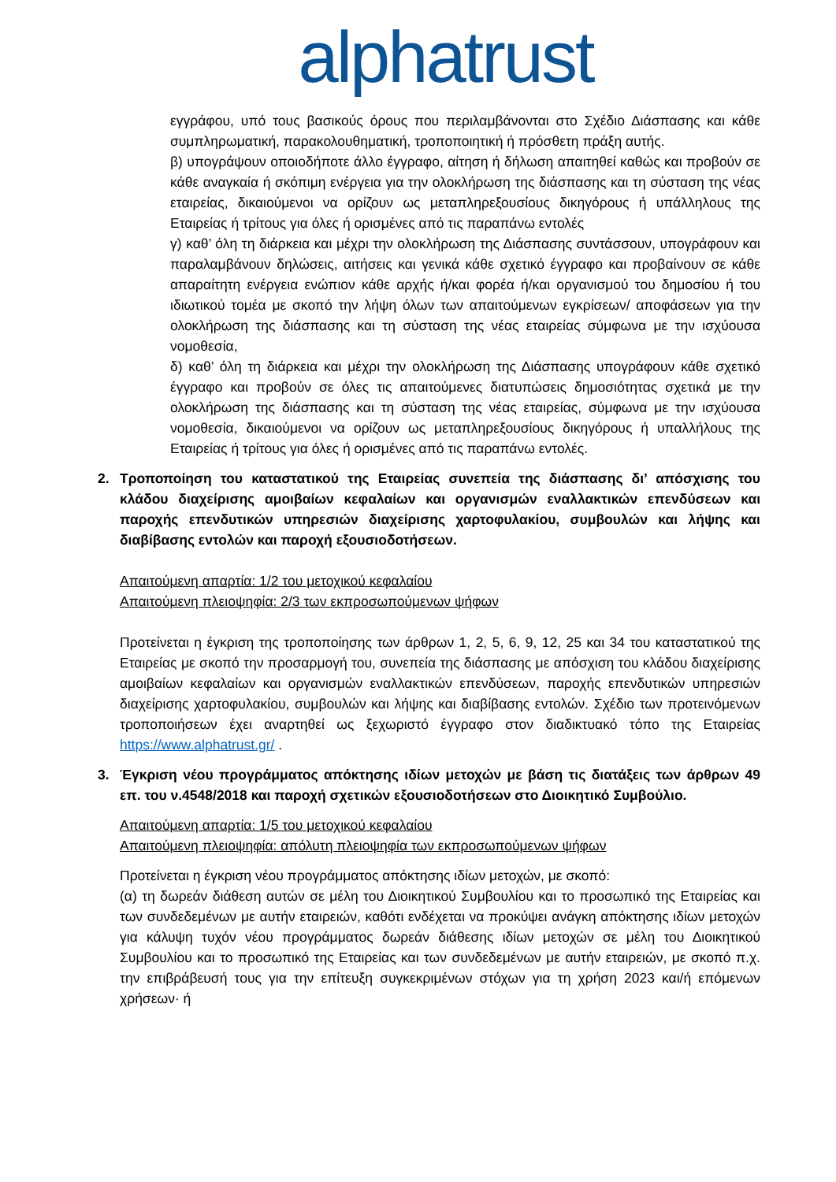alphatrust
εγγράφου, υπό τους βασικούς όρους που περιλαμβάνονται στο Σχέδιο Διάσπασης και κάθε συμπληρωματική, παρακολουθηματική, τροποποιητική ή πρόσθετη πράξη αυτής.
β) υπογράψουν οποιοδήποτε άλλο έγγραφο, αίτηση ή δήλωση απαιτηθεί καθώς και προβούν σε κάθε αναγκαία ή σκόπιμη ενέργεια για την ολοκλήρωση της διάσπασης και τη σύσταση της νέας εταιρείας, δικαιούμενοι να ορίζουν ως μεταπληρεξουσίους δικηγόρους ή υπάλληλους της Εταιρείας ή τρίτους για όλες ή ορισμένες από τις παραπάνω εντολές
γ) καθ’ όλη τη διάρκεια και μέχρι την ολοκλήρωση της Διάσπασης συντάσσουν, υπογράφουν και παραλαμβάνουν δηλώσεις, αιτήσεις και γενικά κάθε σχετικό έγγραφο και προβαίνουν σε κάθε απαραίτητη ενέργεια ενώπιον κάθε αρχής ή/και φορέα ή/και οργανισμού του δημοσίου ή του ιδιωτικού τομέα με σκοπό την λήψη όλων των απαιτούμενων εγκρίσεων/ αποφάσεων για την ολοκλήρωση της διάσπασης και τη σύσταση της νέας εταιρείας σύμφωνα με την ισχύουσα νομοθεσία,
δ) καθ’ όλη τη διάρκεια και μέχρι την ολοκλήρωση της Διάσπασης υπογράφουν κάθε σχετικό έγγραφο και προβούν σε όλες τις απαιτούμενες διατυπώσεις δημοσιότητας σχετικά με την ολοκλήρωση της διάσπασης και τη σύσταση της νέας εταιρείας, σύμφωνα με την ισχύουσα νομοθεσία, δικαιούμενοι να ορίζουν ως μεταπληρεξουσίους δικηγόρους ή υπαλλήλους της Εταιρείας ή τρίτους για όλες ή ορισμένες από τις παραπάνω εντολές.
2. Τροποποίηση του καταστατικού της Εταιρείας συνεπεία της διάσπασης δι’ απόσχισης του κλάδου διαχείρισης αμοιβαίων κεφαλαίων και οργανισμών εναλλακτικών επενδύσεων και παροχής επενδυτικών υπηρεσιών διαχείρισης χαρτοφυλακίου, συμβουλών και λήψης και διαβίβασης εντολών και παροχή εξουσιοδοτήσεων.
Απαιτούμενη απαρτία: 1/2 του μετοχικού κεφαλαίου
Απαιτούμενη πλειοψηφία: 2/3 των εκπροσωπούμενων ψήφων
Προτείνεται η έγκριση της τροποποίησης των άρθρων 1, 2, 5, 6, 9, 12, 25 και 34 του καταστατικού της Εταιρείας με σκοπό την προσαρμογή του, συνεπεία της διάσπασης με απόσχιση του κλάδου διαχείρισης αμοιβαίων κεφαλαίων και οργανισμών εναλλακτικών επενδύσεων, παροχής επενδυτικών υπηρεσιών διαχείρισης χαρτοφυλακίου, συμβουλών και λήψης και διαβίβασης εντολών. Σχέδιο των προτεινόμενων τροποποιήσεων έχει αναρτηθεί ως ξεχωριστό έγγραφο στον διαδικτυακό τόπο της Εταιρείας https://www.alphatrust.gr/ .
3. Έγκριση νέου προγράμματος απόκτησης ιδίων μετοχών με βάση τις διατάξεις των άρθρων 49 επ. του ν.4548/2018 και παροχή σχετικών εξουσιοδοτήσεων στο Διοικητικό Συμβούλιο.
Απαιτούμενη απαρτία: 1/5 του μετοχικού κεφαλαίου
Απαιτούμενη πλειοψηφία: απόλυτη πλειοψηφία των εκπροσωπούμενων ψήφων
Προτείνεται η έγκριση νέου προγράμματος απόκτησης ιδίων μετοχών, με σκοπό:
(α) τη δωρεάν διάθεση αυτών σε μέλη του Διοικητικού Συμβουλίου και το προσωπικό της Εταιρείας και των συνδεδεμένων με αυτήν εταιρειών, καθότι ενδέχεται να προκύψει ανάγκη απόκτησης ιδίων μετοχών για κάλυψη τυχόν νέου προγράμματος δωρεάν διάθεσης ιδίων μετοχών σε μέλη του Διοικητικού Συμβουλίου και το προσωπικό της Εταιρείας και των συνδεδεμένων με αυτήν εταιρειών, με σκοπό π.χ. την επιβράβευσή τους για την επίτευξη συγκεκριμένων στόχων για τη χρήση 2023 και/ή επόμενων χρήσεων· ή